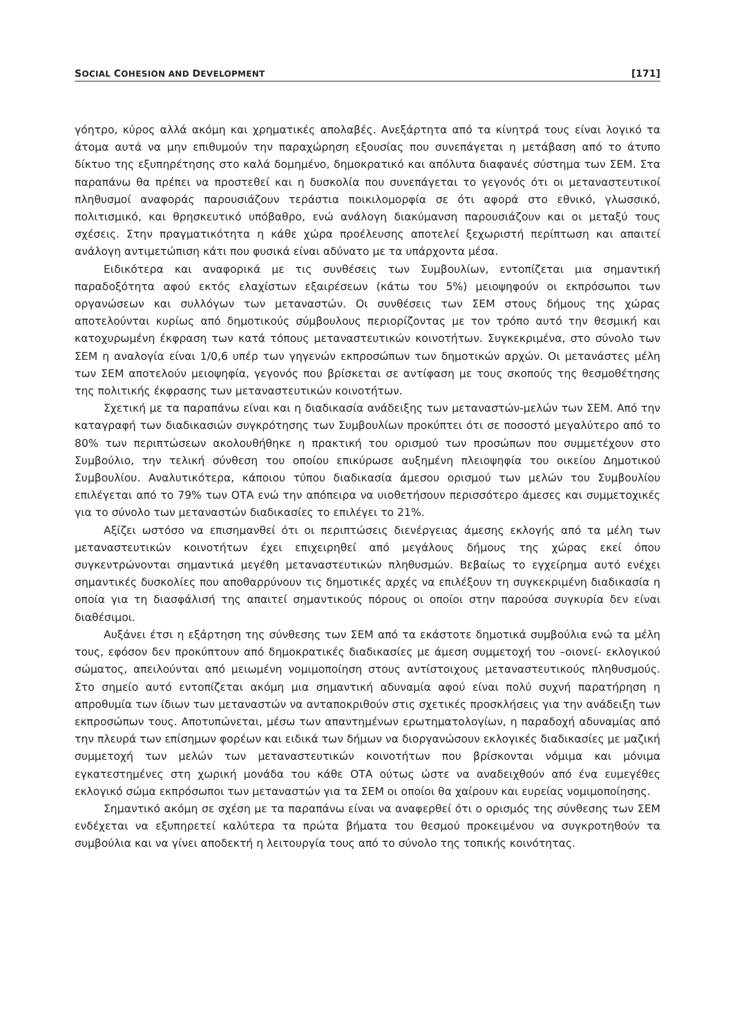SOCIAL COHESION AND DEVELOPMENT [171]
γόητρο, κύρος αλλά ακόμη και χρηματικές απολαβές. Ανεξάρτητα από τα κίνητρά τους είναι λογικό τα άτομα αυτά να μην επιθυμούν την παραχώρηση εξουσίας που συνεπάγεται η μετάβαση από το άτυπο δίκτυο της εξυπηρέτησης στο καλά δομημένο, δημοκρατικό και απόλυτα διαφανές σύστημα των ΣΕΜ. Στα παραπάνω θα πρέπει να προστεθεί και η δυσκολία που συνεπάγεται το γεγονός ότι οι μεταναστευτικοί πληθυσμοί αναφοράς παρουσιάζουν τεράστια ποικιλομορφία σε ότι αφορά στο εθνικό, γλωσσικό, πολιτισμικό, και θρησκευτικό υπόβαθρο, ενώ ανάλογη διακύμανση παρουσιάζουν και οι μεταξύ τους σχέσεις. Στην πραγματικότητα η κάθε χώρα προέλευσης αποτελεί ξεχωριστή περίπτωση και απαιτεί ανάλογη αντιμετώπιση κάτι που φυσικά είναι αδύνατο με τα υπάρχοντα μέσα.
Ειδικότερα και αναφορικά με τις συνθέσεις των Συμβουλίων, εντοπίζεται μια σημαντική παραδοξότητα αφού εκτός ελαχίστων εξαιρέσεων (κάτω του 5%) μειοψηφούν οι εκπρόσωποι των οργανώσεων και συλλόγων των μεταναστών. Οι συνθέσεις των ΣΕΜ στους δήμους της χώρας αποτελούνται κυρίως από δημοτικούς σύμβουλους περιορίζοντας με τον τρόπο αυτό την θεσμική και κατοχυρωμένη έκφραση των κατά τόπους μεταναστευτικών κοινοτήτων. Συγκεκριμένα, στο σύνολο των ΣΕΜ η αναλογία είναι 1/0,6 υπέρ των γηγενών εκπροσώπων των δημοτικών αρχών. Οι μετανάστες μέλη των ΣΕΜ αποτελούν μειοψηφία, γεγονός που βρίσκεται σε αντίφαση με τους σκοπούς της θεσμοθέτησης της πολιτικής έκφρασης των μεταναστευτικών κοινοτήτων.
Σχετική με τα παραπάνω είναι και η διαδικασία ανάδειξης των μεταναστών-μελών των ΣΕΜ. Από την καταγραφή των διαδικασιών συγκρότησης των Συμβουλίων προκύπτει ότι σε ποσοστό μεγαλύτερο από το 80% των περιπτώσεων ακολουθήθηκε η πρακτική του ορισμού των προσώπων που συμμετέχουν στο Συμβούλιο, την τελική σύνθεση του οποίου επικύρωσε αυξημένη πλειοψηφία του οικείου Δημοτικού Συμβουλίου. Αναλυτικότερα, κάποιου τύπου διαδικασία άμεσου ορισμού των μελών του Συμβουλίου επιλέγεται από το 79% των ΟΤΑ ενώ την απόπειρα να υιοθετήσουν περισσότερο άμεσες και συμμετοχικές για το σύνολο των μεταναστών διαδικασίες το επιλέγει το 21%.
Αξίζει ωστόσο να επισημανθεί ότι οι περιπτώσεις διενέργειας άμεσης εκλογής από τα μέλη των μεταναστευτικών κοινοτήτων έχει επιχειρηθεί από μεγάλους δήμους της χώρας εκεί όπου συγκεντρώνονται σημαντικά μεγέθη μεταναστευτικών πληθυσμών. Βεβαίως το εγχείρημα αυτό ενέχει σημαντικές δυσκολίες που αποθαρρύνουν τις δημοτικές αρχές να επιλέξουν τη συγκεκριμένη διαδικασία η οποία για τη διασφάλισή της απαιτεί σημαντικούς πόρους οι οποίοι στην παρούσα συγκυρία δεν είναι διαθέσιμοι.
Αυξάνει έτσι η εξάρτηση της σύνθεσης των ΣΕΜ από τα εκάστοτε δημοτικά συμβούλια ενώ τα μέλη τους, εφόσον δεν προκύπτουν από δημοκρατικές διαδικασίες με άμεση συμμετοχή του –οιονεί- εκλογικού σώματος, απειλούνται από μειωμένη νομιμοποίηση στους αντίστοιχους μεταναστευτικούς πληθυσμούς. Στο σημείο αυτό εντοπίζεται ακόμη μια σημαντική αδυναμία αφού είναι πολύ συχνή παρατήρηση η απροθυμία των ίδιων των μεταναστών να ανταποκριθούν στις σχετικές προσκλήσεις για την ανάδειξη των εκπροσώπων τους. Αποτυπώνεται, μέσω των απαντημένων ερωτηματολογίων, η παραδοχή αδυναμίας από την πλευρά των επίσημων φορέων και ειδικά των δήμων να διοργανώσουν εκλογικές διαδικασίες με μαζική συμμετοχή των μελών των μεταναστευτικών κοινοτήτων που βρίσκονται νόμιμα και μόνιμα εγκατεστημένες στη χωρική μονάδα του κάθε ΟΤΑ ούτως ώστε να αναδειχθούν από ένα ευμεγέθες εκλογικό σώμα εκπρόσωποι των μεταναστών για τα ΣΕΜ οι οποίοι θα χαίρουν και ευρείας νομιμοποίησης.
Σημαντικό ακόμη σε σχέση με τα παραπάνω είναι να αναφερθεί ότι ο ορισμός της σύνθεσης των ΣΕΜ ενδέχεται να εξυπηρετεί καλύτερα τα πρώτα βήματα του θεσμού προκειμένου να συγκροτηθούν τα συμβούλια και να γίνει αποδεκτή η λειτουργία τους από το σύνολο της τοπικής κοινότητας.